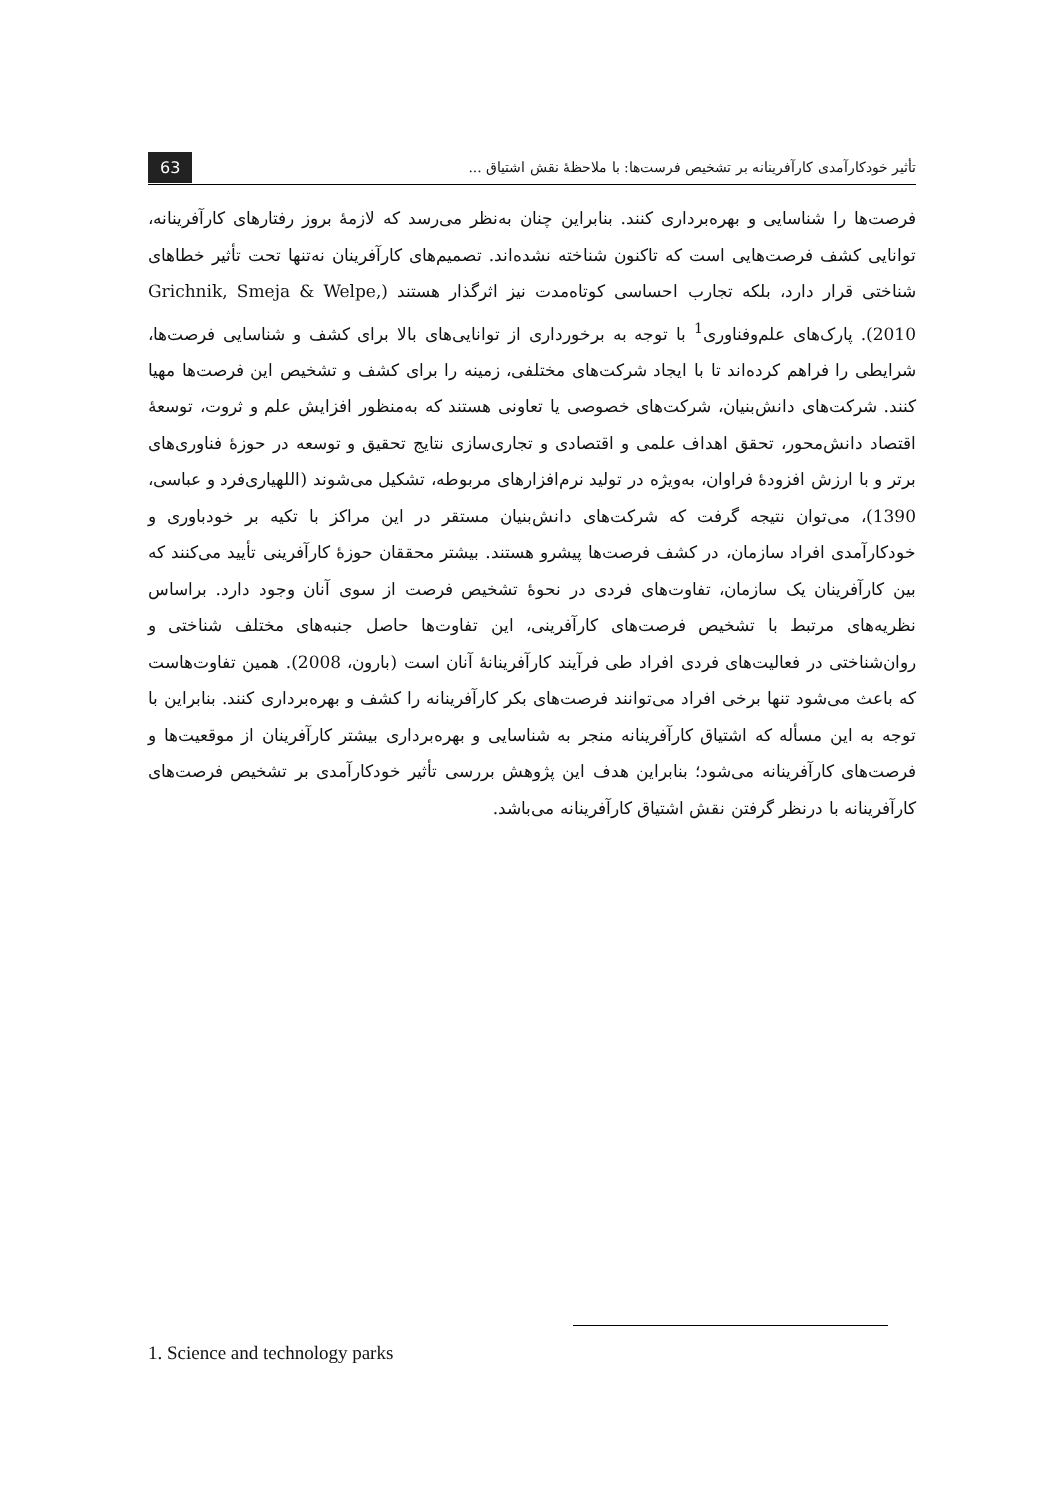63 تأثیر خودکارآمدی کارآفرینانه بر تشخیص فرست‌ها: با ملاحظهٔ نقش اشتیاق ...
فرصت‌ها را شناسایی و بهره‌برداری کنند. بنابراین چنان به‌نظر می‌رسد که لازمهٔ بروز رفتارهای کارآفرینانه، توانایی کشف فرصت‌هایی است که تاکنون شناخته نشده‌اند. تصمیم‌های کارآفرینان نه‌تنها تحت تأثیر خطاهای شناختی قرار دارد، بلکه تجارب احساسی کوتاه‌مدت نیز اثرگذار هستند (Grichnik, Smeja & Welpe, 2010). پارک‌های علم‌وفناوری<sup>1</sup> با توجه به برخورداری از توانایی‌های بالا برای کشف و شناسایی فرصت‌ها، شرایطی را فراهم کرده‌اند تا با ایجاد شرکت‌های مختلفی، زمینه را برای کشف و تشخیص این فرصت‌ها مهیا کنند. شرکت‌های دانش‌بنیان، شرکت‌های خصوصی یا تعاونی هستند که به‌منظور افزایش علم و ثروت، توسعهٔ اقتصاد دانش‌محور، تحقق اهداف علمی و اقتصادی و تجاری‌سازی نتایج تحقیق و توسعه در حوزهٔ فناوری‌های برتر و با ارزش افزودهٔ فراوان، به‌ویژه در تولید نرم‌افزارهای مربوطه، تشکیل می‌شوند (اللهیاری‌فرد و عباسی، 1390)، می‌توان نتیجه گرفت که شرکت‌های دانش‌بنیان مستقر در این مراکز با تکیه بر خودباوری و خودکارآمدی افراد سازمان، در کشف فرصت‌ها پیشرو هستند. بیشتر محققان حوزهٔ کارآفرینی تأیید می‌کنند که بین کارآفرینان یک سازمان، تفاوت‌های فردی در نحوهٔ تشخیص فرصت از سوی آنان وجود دارد. براساس نظریه‌های مرتبط با تشخیص فرصت‌های کارآفرینی، این تفاوت‌ها حاصل جنبه‌های مختلف شناختی و روان‌شناختی در فعالیت‌های فردی افراد طی فرآیند کارآفرینانهٔ آنان است (بارون، 2008). همین تفاوت‌هاست که باعث می‌شود تنها برخی افراد می‌توانند فرصت‌های بکر کارآفرینانه را کشف و بهره‌برداری کنند. بنابراین با توجه به این مسأله که اشتیاق کارآفرینانه منجر به شناسایی و بهره‌برداری بیشتر کارآفرینان از موقعیت‌ها و فرصت‌های کارآفرینانه می‌شود؛ بنابراین هدف این پژوهش بررسی تأثیر خودکارآمدی بر تشخیص فرصت‌های کارآفرینانه با درنظر گرفتن نقش اشتیاق کارآفرینانه می‌باشد.
1. Science and technology parks